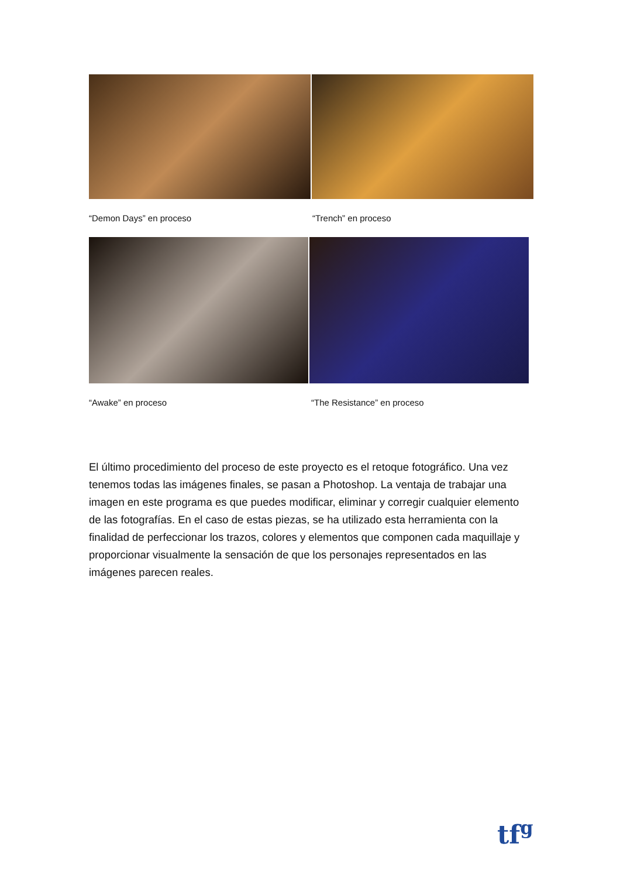“Demon Days” en proceso “Trench” en proceso
“Awake” en proceso “The Resistance” en proceso
El último procedimiento del proceso de este proyecto es el retoque fotográfico. Una vez tenemos todas las imágenes finales, se pasan a Photoshop. La ventaja de trabajar una imagen en este programa es que puedes modificar, eliminar y corregir cualquier elemento de las fotografías. En el caso de estas piezas, se ha utilizado esta herramienta con la finalidad de perfeccionar los trazos, colores y elementos que componen cada maquillaje y proporcionar visualmente la sensación de que los personajes representados en las imágenes parecen reales.
tf<sup>g</sup>